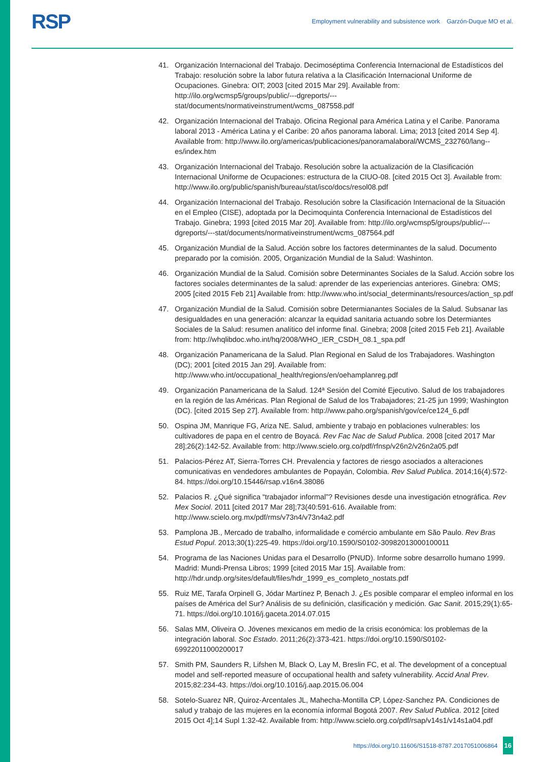RSP
Employment vulnerability and subsistence work Garzón-Duque MO et al.
41. Organización Internacional del Trabajo. Decimoséptima Conferencia Internacional de Estadísticos del Trabajo: resolución sobre la labor futura relativa a la Clasificación Internacional Uniforme de Ocupaciones. Ginebra: OIT; 2003 [cited 2015 Mar 29]. Available from: http://ilo.org/wcmsp5/groups/public/---dgreports/---stat/documents/normativeinstrument/wcms_087558.pdf
42. Organización Internacional del Trabajo. Oficina Regional para América Latina y el Caribe. Panorama laboral 2013 - América Latina y el Caribe: 20 años panorama laboral. Lima; 2013 [cited 2014 Sep 4]. Available from: http://www.ilo.org/americas/publicaciones/panoramalaboral/WCMS_232760/lang--es/index.htm
43. Organización Internacional del Trabajo. Resolución sobre la actualización de la Clasificación Internacional Uniforme de Ocupaciones: estructura de la CIUO-08. [cited 2015 Oct 3]. Available from: http://www.ilo.org/public/spanish/bureau/stat/isco/docs/resol08.pdf
44. Organización Internacional del Trabajo. Resolución sobre la Clasificación Internacional de la Situación en el Empleo (CISE), adoptada por la Decimoquinta Conferencia Internacional de Estadísticos del Trabajo. Ginebra; 1993 [cited 2015 Mar 20]. Available from: http://ilo.org/wcmsp5/groups/public/---dgreports/---stat/documents/normativeinstrument/wcms_087564.pdf
45. Organización Mundial de la Salud. Acción sobre los factores determinantes de la salud. Documento preparado por la comisión. 2005, Organización Mundial de la Salud: Washinton.
46. Organización Mundial de la Salud. Comisión sobre Determinantes Sociales de la Salud. Acción sobre los factores sociales determinantes de la salud: aprender de las experiencias anteriores. Ginebra: OMS; 2005 [cited 2015 Feb 21] Available from: http://www.who.int/social_determinants/resources/action_sp.pdf
47. Organización Mundial de la Salud. Comisión sobre Determianantes Sociales de la Salud. Subsanar las desigualdades en una generación: alcanzar la equidad sanitaria actuando sobre los Determiantes Sociales de la Salud: resumen analítico del informe final. Ginebra; 2008 [cited 2015 Feb 21]. Available from: http://whqlibdoc.who.int/hq/2008/WHO_IER_CSDH_08.1_spa.pdf
48. Organización Panamericana de la Salud. Plan Regional en Salud de los Trabajadores. Washington (DC); 2001 [cited 2015 Jan 29]. Available from: http://www.who.int/occupational_health/regions/en/oehamplanreg.pdf
49. Organización Panamericana de la Salud. 124ª Sesión del Comité Ejecutivo. Salud de los trabajadores en la región de las Américas. Plan Regional de Salud de los Trabajadores; 21-25 jun 1999; Washington (DC). [cited 2015 Sep 27]. Available from: http://www.paho.org/spanish/gov/ce/ce124_6.pdf
50. Ospina JM, Manrique FG, Ariza NE. Salud, ambiente y trabajo en poblaciones vulnerables: los cultivadores de papa en el centro de Boyacá. Rev Fac Nac de Salud Publica. 2008 [cited 2017 Mar 28];26(2):142-52. Available from: http://www.scielo.org.co/pdf/rfnsp/v26n2/v26n2a05.pdf
51. Palacios-Pérez AT, Sierra-Torres CH. Prevalencia y factores de riesgo asociados a alteraciones comunicativas en vendedores ambulantes de Popayán, Colombia. Rev Salud Publica. 2014;16(4):572-84. https://doi.org/10.15446/rsap.v16n4.38086
52. Palacios R. ¿Qué significa “trabajador informal”? Revisiones desde una investigación etnográfica. Rev Mex Sociol. 2011 [cited 2017 Mar 28];73(40:591-616. Available from: http://www.scielo.org.mx/pdf/rms/v73n4/v73n4a2.pdf
53. Pamplona JB., Mercado de trabalho, informalidade e comércio ambulante em São Paulo. Rev Bras Estud Popul. 2013;30(1):225-49. https://doi.org/10.1590/S0102-30982013000100011
54. Programa de las Naciones Unidas para el Desarrollo (PNUD). Informe sobre desarrollo humano 1999. Madrid: Mundi-Prensa Libros; 1999 [cited 2015 Mar 15]. Available from: http://hdr.undp.org/sites/default/files/hdr_1999_es_completo_nostats.pdf
55. Ruiz ME, Tarafa Orpinell G, Jódar Martínez P, Benach J. ¿Es posible comparar el empleo informal en los países de América del Sur? Análisis de su definición, clasificación y medición. Gac Sanit. 2015;29(1):65-71. https://doi.org/10.1016/j.gaceta.2014.07.015
56. Salas MM, Oliveira O. Jóvenes mexicanos em medio de la crisis económica: los problemas de la integración laboral. Soc Estado. 2011;26(2):373-421. https://doi.org/10.1590/S0102-69922011000200017
57. Smith PM, Saunders R, Lifshen M, Black O, Lay M, Breslin FC, et al. The development of a conceptual model and self-reported measure of occupational health and safety vulnerability. Accid Anal Prev. 2015;82:234-43. https://doi.org/10.1016/j.aap.2015.06.004
58. Sotelo-Suarez NR, Quiroz-Arcentales JL, Mahecha-Montilla CP, López-Sanchez PA. Condiciones de salud y trabajo de las mujeres en la economía informal Bogotá 2007. Rev Salud Publica. 2012 [cited 2015 Oct 4];14 Supl 1:32-42. Available from: http://www.scielo.org.co/pdf/rsap/v14s1/v14s1a04.pdf
https://doi.org/10.11606/S1518-8787.2017051006864 16